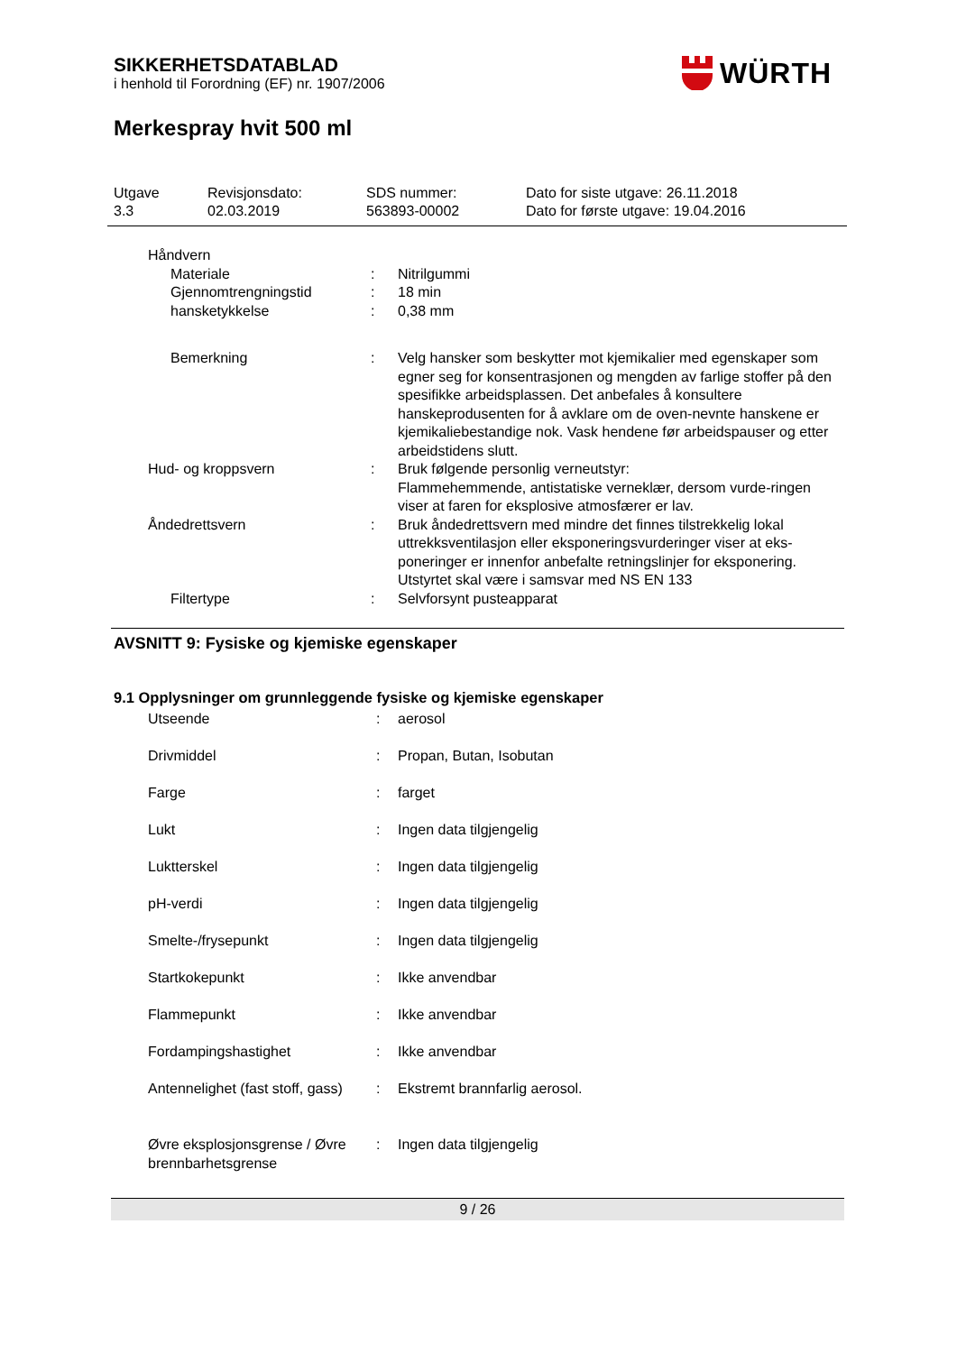SIKKERHETSDATABLAD
i henhold til Forordning (EF) nr. 1907/2006
WÜRTH
Merkespray hvit 500 ml
| Utgave 3.3 | Revisjonsdato: 02.03.2019 | SDS nummer: 563893-00002 | Dato for siste utgave: 26.11.2018 Dato for første utgave: 19.04.2016 |
| Håndvern | | |
| Materiale | : | Nitrilgummi |
| Gjennomtrengningstid | : | 18 min |
| hansketykkelse | : | 0,38 mm |
| Bemerkning | : | Velg hansker som beskytter mot kjemikalier med egenskaper som egner seg for konsentrasjonen og mengden av farlige stoffer på den spesifikke arbeidsplassen. Det anbefales å konsultere hanskeprodusenten for å avklare om de oven-nevnte hanskene er kjemikaliebestandige nok. Vask hendene før arbeidspauser og etter arbeidstidens slutt. |
| Hud- og kroppsvern | : | Bruk følgende personlig verneutstyr: Flammehemmende, antistatiske verneklær, dersom vurde-ringen viser at faren for eksplosive atmosfærer er lav. |
| Åndedrettsvern | : | Bruk åndedrettsvern med mindre det finnes tilstrekkelig lokal uttrekksventilasjon eller eksponeringsvurderinger viser at eks-poneringer er innenfor anbefalte retningslinjer for eksponering. Utstyrtet skal være i samsvar med NS EN 133 |
| Filtertype | : | Selvforsynt pusteapparat |
AVSNITT 9: Fysiske og kjemiske egenskaper
9.1 Opplysninger om grunnleggende fysiske og kjemiske egenskaper
| Utseende | : | aerosol |
| Drivmiddel | : | Propan, Butan, Isobutan |
| Farge | : | farget |
| Lukt | : | Ingen data tilgjengelig |
| Luktterskel | : | Ingen data tilgjengelig |
| pH-verdi | : | Ingen data tilgjengelig |
| Smelte-/frysepunkt | : | Ingen data tilgjengelig |
| Startkokepunkt | : | Ikke anvendbar |
| Flammepunkt | : | Ikke anvendbar |
| Fordampingshastighet | : | Ikke anvendbar |
| Antennelighet (fast stoff, gass) | : | Ekstremt brannfarlig aerosol. |
| Øvre eksplosjonsgrense / Øvre brennbarhetsgrense | : | Ingen data tilgjengelig |
9 / 26